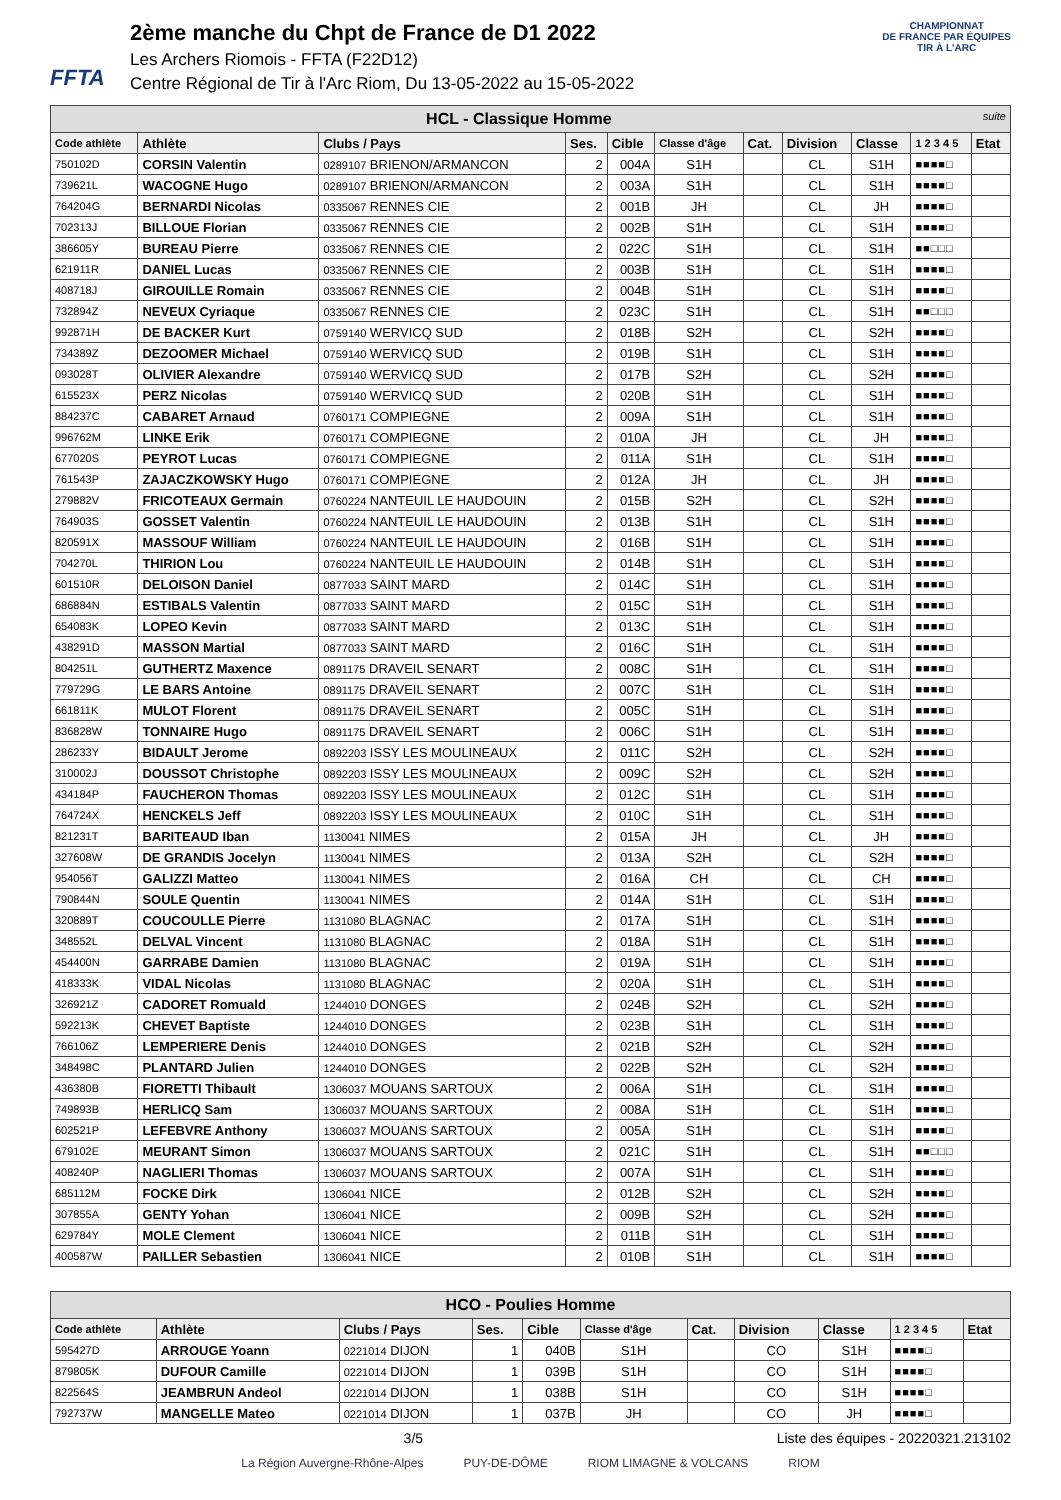FFTA
2ème manche du Chpt de France de D1 2022
Les Archers Riomois - FFTA (F22D12)
Centre Régional de Tir à l'Arc Riom, Du 13-05-2022 au 15-05-2022
CHAMPIONNAT
DE FRANCE PAR ÉQUIPES
TIR À L'ARC
| HCL - Classique Homme suite | | | | | | | | | | |
| Code athlète | Athlète | Clubs / Pays | Ses. | Cible | Classe d'âge | Cat. | Division | Classe | 1 2 3 4 5 | Etat |
| 750102D | CORSIN Valentin | 0289107 BRIENON/ARMANCON | 2 | 004A | S1H | | CL | S1H | ■■■■□ | |
| 739621L | WACOGNE Hugo | 0289107 BRIENON/ARMANCON | 2 | 003A | S1H | | CL | S1H | ■■■■□ | |
| 764204G | BERNARDI Nicolas | 0335067 RENNES CIE | 2 | 001B | JH | | CL | JH | ■■■■□ | |
| 702313J | BILLOUE Florian | 0335067 RENNES CIE | 2 | 002B | S1H | | CL | S1H | ■■■■□ | |
| 386605Y | BUREAU Pierre | 0335067 RENNES CIE | 2 | 022C | S1H | | CL | S1H | ■■□□□ | |
| 621911R | DANIEL Lucas | 0335067 RENNES CIE | 2 | 003B | S1H | | CL | S1H | ■■■■□ | |
| 408718J | GIROUILLE Romain | 0335067 RENNES CIE | 2 | 004B | S1H | | CL | S1H | ■■■■□ | |
| 732894Z | NEVEUX Cyriaque | 0335067 RENNES CIE | 2 | 023C | S1H | | CL | S1H | ■■□□□ | |
| 992871H | DE BACKER Kurt | 0759140 WERVICQ SUD | 2 | 018B | S2H | | CL | S2H | ■■■■□ | |
| 734389Z | DEZOOMER Michael | 0759140 WERVICQ SUD | 2 | 019B | S1H | | CL | S1H | ■■■■□ | |
| 093028T | OLIVIER Alexandre | 0759140 WERVICQ SUD | 2 | 017B | S2H | | CL | S2H | ■■■■□ | |
| 615523X | PERZ Nicolas | 0759140 WERVICQ SUD | 2 | 020B | S1H | | CL | S1H | ■■■■□ | |
| 884237C | CABARET Arnaud | 0760171 COMPIEGNE | 2 | 009A | S1H | | CL | S1H | ■■■■□ | |
| 996762M | LINKE Erik | 0760171 COMPIEGNE | 2 | 010A | JH | | CL | JH | ■■■■□ | |
| 677020S | PEYROT Lucas | 0760171 COMPIEGNE | 2 | 011A | S1H | | CL | S1H | ■■■■□ | |
| 761543P | ZAJACZKOWSKY Hugo | 0760171 COMPIEGNE | 2 | 012A | JH | | CL | JH | ■■■■□ | |
| 279882V | FRICOTEAUX Germain | 0760224 NANTEUIL LE HAUDOUIN | 2 | 015B | S2H | | CL | S2H | ■■■■□ | |
| 764903S | GOSSET Valentin | 0760224 NANTEUIL LE HAUDOUIN | 2 | 013B | S1H | | CL | S1H | ■■■■□ | |
| 820591X | MASSOUF William | 0760224 NANTEUIL LE HAUDOUIN | 2 | 016B | S1H | | CL | S1H | ■■■■□ | |
| 704270L | THIRION Lou | 0760224 NANTEUIL LE HAUDOUIN | 2 | 014B | S1H | | CL | S1H | ■■■■□ | |
| 601510R | DELOISON Daniel | 0877033 SAINT MARD | 2 | 014C | S1H | | CL | S1H | ■■■■□ | |
| 686884N | ESTIBALS Valentin | 0877033 SAINT MARD | 2 | 015C | S1H | | CL | S1H | ■■■■□ | |
| 654083K | LOPEO Kevin | 0877033 SAINT MARD | 2 | 013C | S1H | | CL | S1H | ■■■■□ | |
| 438291D | MASSON Martial | 0877033 SAINT MARD | 2 | 016C | S1H | | CL | S1H | ■■■■□ | |
| 804251L | GUTHERTZ Maxence | 0891175 DRAVEIL SENART | 2 | 008C | S1H | | CL | S1H | ■■■■□ | |
| 779729G | LE BARS Antoine | 0891175 DRAVEIL SENART | 2 | 007C | S1H | | CL | S1H | ■■■■□ | |
| 661811K | MULOT Florent | 0891175 DRAVEIL SENART | 2 | 005C | S1H | | CL | S1H | ■■■■□ | |
| 836828W | TONNAIRE Hugo | 0891175 DRAVEIL SENART | 2 | 006C | S1H | | CL | S1H | ■■■■□ | |
| 286233Y | BIDAULT Jerome | 0892203 ISSY LES MOULINEAUX | 2 | 011C | S2H | | CL | S2H | ■■■■□ | |
| 310002J | DOUSSOT Christophe | 0892203 ISSY LES MOULINEAUX | 2 | 009C | S2H | | CL | S2H | ■■■■□ | |
| 434184P | FAUCHERON Thomas | 0892203 ISSY LES MOULINEAUX | 2 | 012C | S1H | | CL | S1H | ■■■■□ | |
| 764724X | HENCKELS Jeff | 0892203 ISSY LES MOULINEAUX | 2 | 010C | S1H | | CL | S1H | ■■■■□ | |
| 821231T | BARITEAUD Iban | 1130041 NIMES | 2 | 015A | JH | | CL | JH | ■■■■□ | |
| 327608W | DE GRANDIS Jocelyn | 1130041 NIMES | 2 | 013A | S2H | | CL | S2H | ■■■■□ | |
| 954056T | GALIZZI Matteo | 1130041 NIMES | 2 | 016A | CH | | CL | CH | ■■■■□ | |
| 790844N | SOULE Quentin | 1130041 NIMES | 2 | 014A | S1H | | CL | S1H | ■■■■□ | |
| 320889T | COUCOULLE Pierre | 1131080 BLAGNAC | 2 | 017A | S1H | | CL | S1H | ■■■■□ | |
| 348552L | DELVAL Vincent | 1131080 BLAGNAC | 2 | 018A | S1H | | CL | S1H | ■■■■□ | |
| 454400N | GARRABE Damien | 1131080 BLAGNAC | 2 | 019A | S1H | | CL | S1H | ■■■■□ | |
| 418333K | VIDAL Nicolas | 1131080 BLAGNAC | 2 | 020A | S1H | | CL | S1H | ■■■■□ | |
| 326921Z | CADORET Romuald | 1244010 DONGES | 2 | 024B | S2H | | CL | S2H | ■■■■□ | |
| 592213K | CHEVET Baptiste | 1244010 DONGES | 2 | 023B | S1H | | CL | S1H | ■■■■□ | |
| 766106Z | LEMPERIERE Denis | 1244010 DONGES | 2 | 021B | S2H | | CL | S2H | ■■■■□ | |
| 348498C | PLANTARD Julien | 1244010 DONGES | 2 | 022B | S2H | | CL | S2H | ■■■■□ | |
| 436380B | FIORETTI Thibault | 1306037 MOUANS SARTOUX | 2 | 006A | S1H | | CL | S1H | ■■■■□ | |
| 749893B | HERLICQ Sam | 1306037 MOUANS SARTOUX | 2 | 008A | S1H | | CL | S1H | ■■■■□ | |
| 602521P | LEFEBVRE Anthony | 1306037 MOUANS SARTOUX | 2 | 005A | S1H | | CL | S1H | ■■■■□ | |
| 679102E | MEURANT Simon | 1306037 MOUANS SARTOUX | 2 | 021C | S1H | | CL | S1H | ■■□□□ | |
| 408240P | NAGLIERI Thomas | 1306037 MOUANS SARTOUX | 2 | 007A | S1H | | CL | S1H | ■■■■□ | |
| 685112M | FOCKE Dirk | 1306041 NICE | 2 | 012B | S2H | | CL | S2H | ■■■■□ | |
| 307855A | GENTY Yohan | 1306041 NICE | 2 | 009B | S2H | | CL | S2H | ■■■■□ | |
| 629784Y | MOLE Clement | 1306041 NICE | 2 | 011B | S1H | | CL | S1H | ■■■■□ | |
| 400587W | PAILLER Sebastien | 1306041 NICE | 2 | 010B | S1H | | CL | S1H | ■■■■□ | |
| HCO - Poulies Homme | | | | | | | | | | |
| Code athlète | Athlète | Clubs / Pays | Ses. | Cible | Classe d'âge | Cat. | Division | Classe | 1 2 3 4 5 | Etat |
| 595427D | ARROUGE Yoann | 0221014 DIJON | 1 | 040B | S1H | | CO | S1H | ■■■■□ | |
| 879805K | DUFOUR Camille | 0221014 DIJON | 1 | 039B | S1H | | CO | S1H | ■■■■□ | |
| 822564S | JEAMBRUN Andeol | 0221014 DIJON | 1 | 038B | S1H | | CO | S1H | ■■■■□ | |
| 792737W | MANGELLE Mateo | 0221014 DIJON | 1 | 037B | JH | | CO | JH | ■■■■□ | |
3/5 Liste des équipes - 20220321.213102
La Région Auvergne-Rhône-Alpes PUY-DE-DÔME RIOM LIMAGNE & VOLCANS RIOM